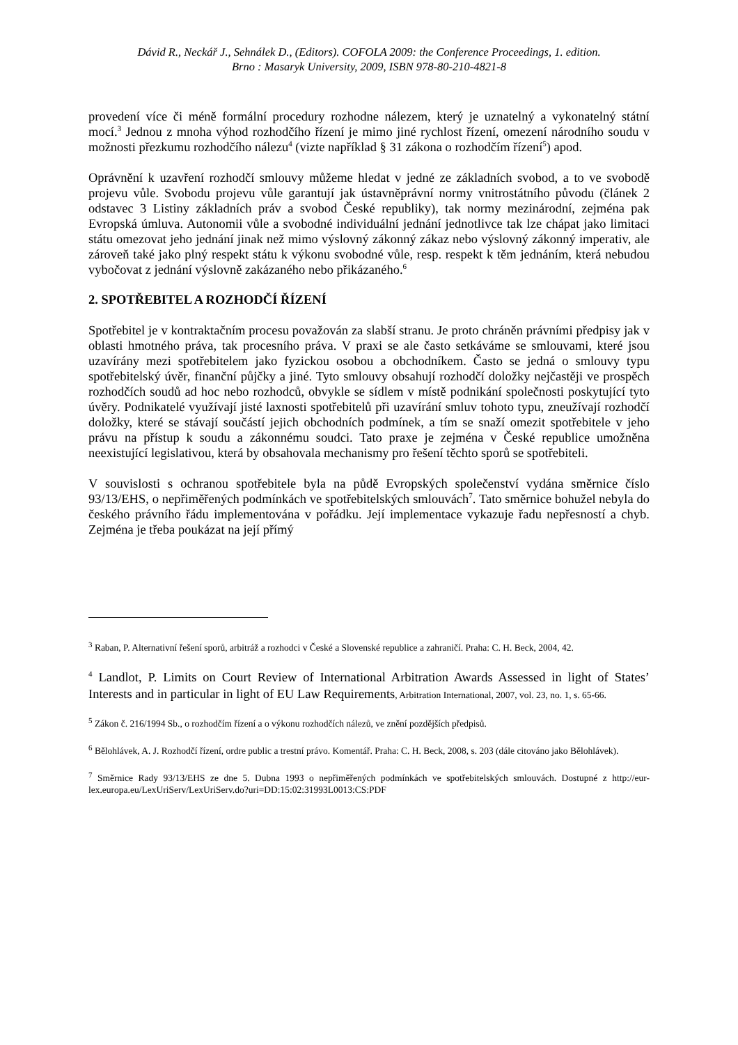Dávid R., Neckář J., Sehnálek D., (Editors). COFOLA 2009: the Conference Proceedings, 1. edition.
Brno : Masaryk University, 2009, ISBN 978-80-210-4821-8
provedení více či méně formální procedury rozhodne nálezem, který je uznatelný a vykonatelný státní mocí.<sup>3</sup> Jednou z mnoha výhod rozhodčího řízení je mimo jiné rychlost řízení, omezení národního soudu v možnosti přezkumu rozhodčího nálezu<sup>4</sup> (vizte například § 31 zákona o rozhodčím řízení<sup>5</sup>) apod.
Oprávnění k uzavření rozhodčí smlouvy můžeme hledat v jedné ze základních svobod, a to ve svobodě projevu vůle. Svobodu projevu vůle garantují jak ústavněprávní normy vnitrostátního původu (článek 2 odstavec 3 Listiny základních práv a svobod České republiky), tak normy mezinárodní, zejména pak Evropská úmluva. Autonomii vůle a svobodné individuální jednání jednotlivce tak lze chápat jako limitaci státu omezovat jeho jednání jinak než mimo výslovný zákonný zákaz nebo výslovný zákonný imperativ, ale zároveň také jako plný respekt státu k výkonu svobodné vůle, resp. respekt k těm jednáním, která nebudou vybočovat z jednání výslovně zakázaného nebo přikázaného.<sup>6</sup>
2. SPOTŘEBITEL A ROZHODČÍ ŘÍZENÍ
Spotřebitel je v kontraktačním procesu považován za slabší stranu. Je proto chráněn právními předpisy jak v oblasti hmotného práva, tak procesního práva. V praxi se ale často setkáváme se smlouvami, které jsou uzavírány mezi spotřebitelem jako fyzickou osobou a obchodníkem. Často se jedná o smlouvy typu spotřebitelský úvěr, finanční půjčky a jiné. Tyto smlouvy obsahují rozhodčí doložky nejčastěji ve prospěch rozhodčích soudů ad hoc nebo rozhodců, obvykle se sídlem v místě podnikání společnosti poskytující tyto úvěry. Podnikatelé využívají jisté laxnosti spotřebitelů při uzavírání smluv tohoto typu, zneužívají rozhodčí doložky, které se stávají součástí jejich obchodních podmínek, a tím se snaží omezit spotřebitele v jeho právu na přístup k soudu a zákonnému soudci. Tato praxe je zejména v České republice umožněna neexistující legislativou, která by obsahovala mechanismy pro řešení těchto sporů se spotřebiteli.
V souvislosti s ochranou spotřebitele byla na půdě Evropských společenství vydána směrnice číslo 93/13/EHS, o nepřiměřených podmínkách ve spotřebitelských smlouvách<sup>7</sup>. Tato směrnice bohužel nebyla do českého právního řádu implementována v pořádku. Její implementace vykazuje řadu nepřesností a chyb. Zejména je třeba poukázat na její přímý
<sup>3</sup> Raban, P. Alternativní řešení sporů, arbitráž a rozhodci v České a Slovenské republice a zahraničí. Praha: C. H. Beck, 2004, 42.
<sup>4</sup> Landlot, P. Limits on Court Review of International Arbitration Awards Assessed in light of States’ Interests and in particular in light of EU Law Requirements, Arbitration International, 2007, vol. 23, no. 1, s. 65-66.
<sup>5</sup> Zákon č. 216/1994 Sb., o rozhodčím řízení a o výkonu rozhodčích nálezů, ve znění pozdějších předpisů.
<sup>6</sup> Bělohlávek, A. J. Rozhodčí řízení, ordre public a trestní právo. Komentář. Praha: C. H. Beck, 2008, s. 203 (dále citováno jako Bělohlávek).
<sup>7</sup> Směrnice Rady 93/13/EHS ze dne 5. Dubna 1993 o nepřiměřených podmínkách ve spotřebitelských smlouvách. Dostupné z http://eur-lex.europa.eu/LexUriServ/LexUriServ.do?uri=DD:15:02:31993L0013:CS:PDF